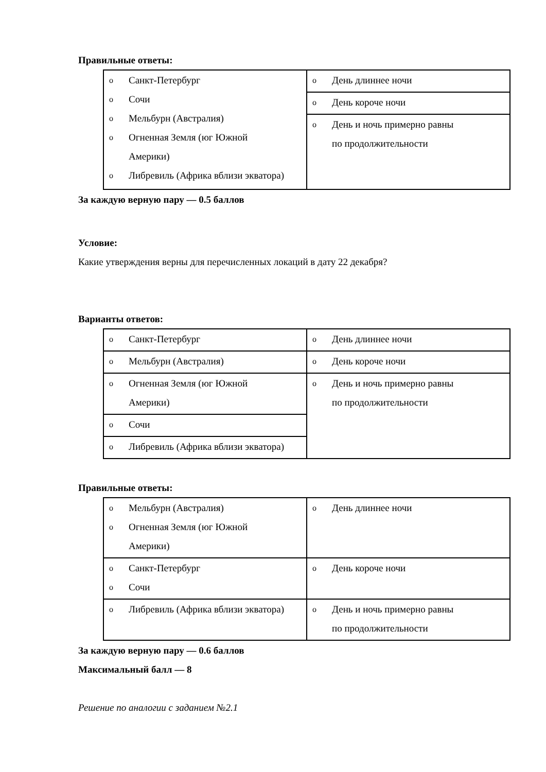Правильные ответы:
| o Санкт-Петербург o Сочи o Мельбурн (Австралия) o Огненная Земля (юг Южной Америки) o Либревиль (Африка вблизи экватора) | o День длиннее ночи |
| | o День короче ночи |
| | o День и ночь примерно равны по продолжительности |
За каждую верную пару — 0.5 баллов
Условие:
Какие утверждения верны для перечисленных локаций в дату 22 декабря?
Варианты ответов:
| o Санкт-Петербург | o День длиннее ночи |
| o Мельбурн (Австралия) | o День короче ночи |
| o Огненная Земля (юг Южной Америки) | o День и ночь примерно равны по продолжительности |
| o Сочи | |
| o Либревиль (Африка вблизи экватора) | |
Правильные ответы:
| o Мельбурн (Австралия) o Огненная Земля (юг Южной Америки) | o День длиннее ночи |
| o Санкт-Петербург o Сочи | o День короче ночи |
| o Либревиль (Африка вблизи экватора) | o День и ночь примерно равны по продолжительности |
За каждую верную пару — 0.6 баллов
Максимальный балл — 8
Решение по аналогии с заданием №2.1